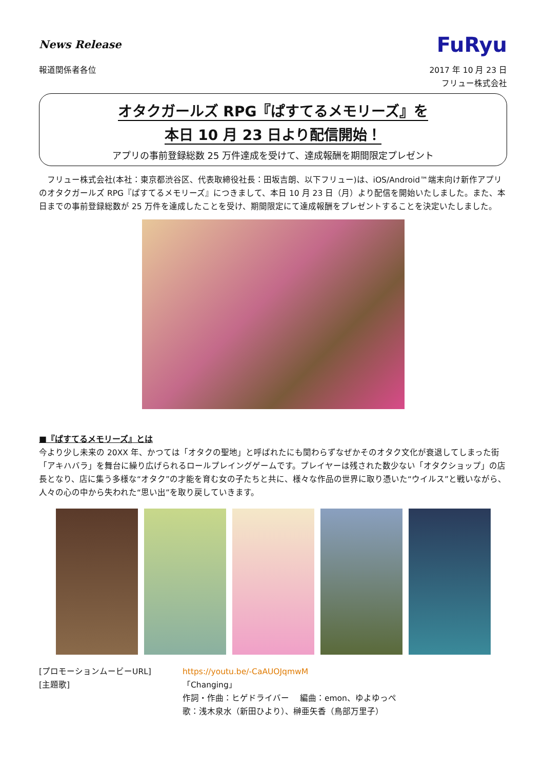News Release
FuRyu
報道関係者各位 2017 年 10 月 23 日
フリュー株式会社
オタクガールズ RPG『ぱすてるメモリーズ』を
本日 10 月 23 日より配信開始！
アプリの事前登録総数 25 万件達成を受けて、達成報酬を期間限定プレゼント
フリュー株式会社(本社：東京都渋谷区、代表取締役社長：田坂吉朗、以下フリュー)は、iOS/Android™端末向け新作アプリのオタクガールズ RPG『ぱすてるメモリーズ』につきまして、本日 10 月 23 日（月）より配信を開始いたしました。また、本日までの事前登録総数が 25 万件を達成したことを受け、期間限定にて達成報酬をプレゼントすることを決定いたしました。
■『ぱすてるメモリーズ』とは
今より少し未来の 20XX 年、かつては「オタクの聖地」と呼ばれたにも関わらずなぜかそのオタク文化が衰退してしまった街「アキハバラ」を舞台に繰り広げられるロールプレイングゲームです。プレイヤーは残された数少ない「オタクショップ」の店長となり、店に集う多様な“オタク”の才能を育む女の子たちと共に、様々な作品の世界に取り憑いた“ウイルス”と戦いながら、人々の心の中から失われた“思い出”を取り戻していきます。
[プロモーションムービーURL]
https://youtu.be/-CaAUOJqmwM
[主題歌]
「Changing」
作詞・作曲：ヒゲドライバー　 編曲：emon、ゆよゆっぺ
歌：浅木泉水（新田ひより）、榊亜矢香（鳥部万里子）